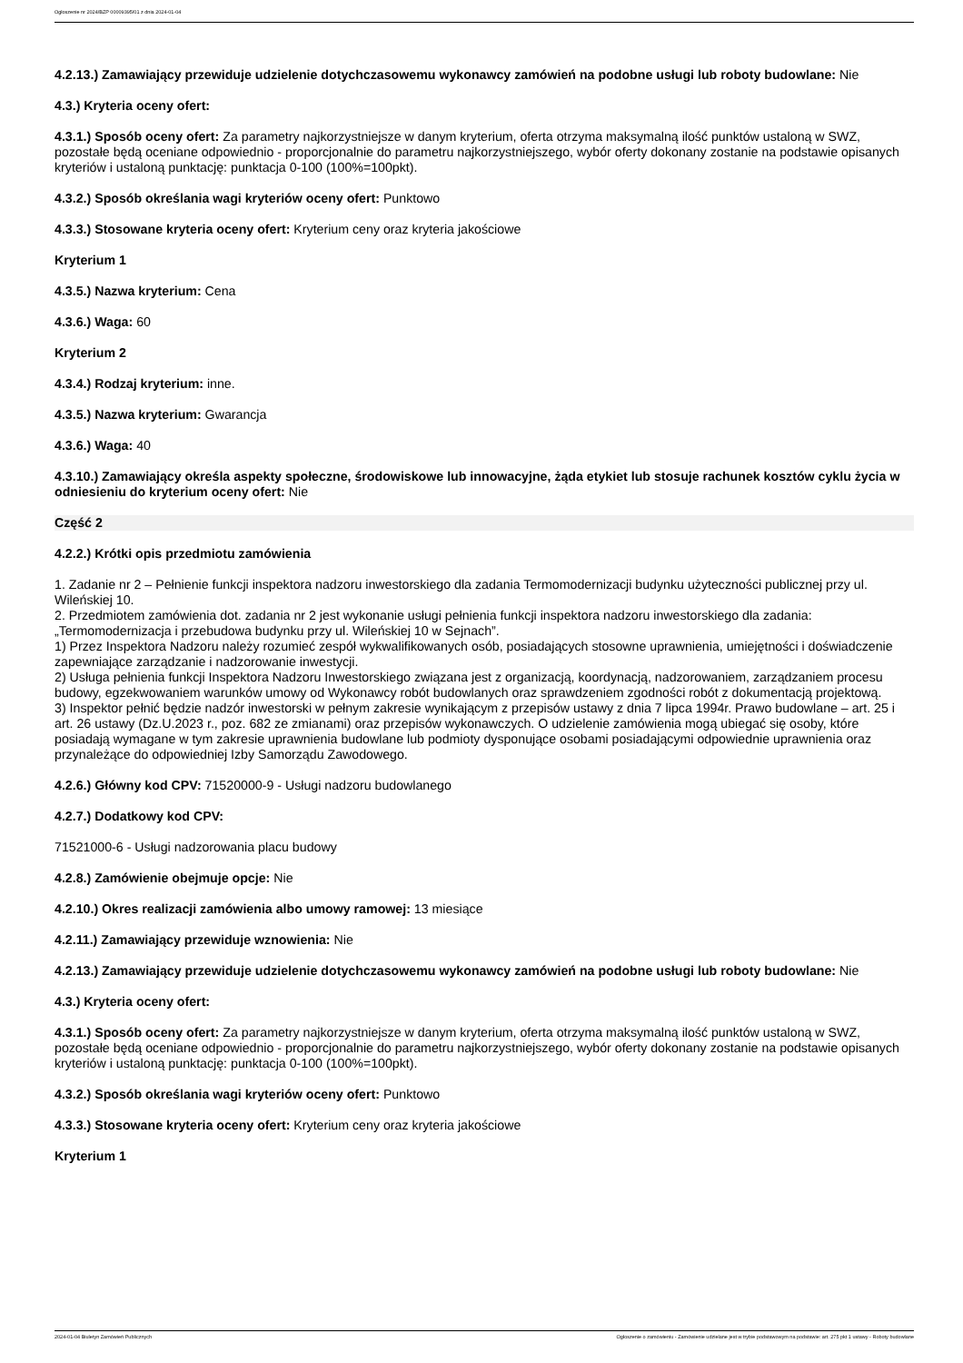Ogłoszenie nr 2024/BZP 00009395/01 z dnia 2024-01-04
4.2.13.) Zamawiający przewiduje udzielenie dotychczasowemu wykonawcy zamówień na podobne usługi lub roboty budowlane: Nie
4.3.) Kryteria oceny ofert:
4.3.1.) Sposób oceny ofert: Za parametry najkorzystniejsze w danym kryterium, oferta otrzyma maksymalną ilość punktów ustaloną w SWZ, pozostałe będą oceniane odpowiednio - proporcjonalnie do parametru najkorzystniejszego, wybór oferty dokonany zostanie na podstawie opisanych kryteriów i ustaloną punktację: punktacja 0-100 (100%=100pkt).
4.3.2.) Sposób określania wagi kryteriów oceny ofert: Punktowo
4.3.3.) Stosowane kryteria oceny ofert: Kryterium ceny oraz kryteria jakościowe
Kryterium 1
4.3.5.) Nazwa kryterium: Cena
4.3.6.) Waga: 60
Kryterium 2
4.3.4.) Rodzaj kryterium: inne.
4.3.5.) Nazwa kryterium: Gwarancja
4.3.6.) Waga: 40
4.3.10.) Zamawiający określa aspekty społeczne, środowiskowe lub innowacyjne, żąda etykiet lub stosuje rachunek kosztów cyklu życia w odniesieniu do kryterium oceny ofert: Nie
Część 2
4.2.2.) Krótki opis przedmiotu zamówienia
1. Zadanie nr 2 – Pełnienie funkcji inspektora nadzoru inwestorskiego dla zadania Termomodernizacji budynku użyteczności publicznej przy ul. Wileńskiej 10.
2. Przedmiotem zamówienia dot. zadania nr 2 jest wykonanie usługi pełnienia funkcji inspektora nadzoru inwestorskiego dla zadania: „Termomodernizacja i przebudowa budynku przy ul. Wileńskiej 10 w Sejnach”.
1) Przez Inspektora Nadzoru należy rozumieć zespół wykwalifikowanych osób, posiadających stosowne uprawnienia, umiejętności i doświadczenie zapewniające zarządzanie i nadzorowanie inwestycji.
2) Usługa pełnienia funkcji Inspektora Nadzoru Inwestorskiego związana jest z organizacją, koordynacją, nadzorowaniem, zarządzaniem procesu budowy, egzekwowaniem warunków umowy od Wykonawcy robót budowlanych oraz sprawdzeniem zgodności robót z dokumentacją projektową.
3) Inspektor pełnić będzie nadzór inwestorski w pełnym zakresie wynikającym z przepisów ustawy z dnia 7 lipca 1994r. Prawo budowlane – art. 25 i art. 26 ustawy (Dz.U.2023 r., poz. 682 ze zmianami) oraz przepisów wykonawczych. O udzielenie zamówienia mogą ubiegać się osoby, które posiadają wymagane w tym zakresie uprawnienia budowlane lub podmioty dysponujące osobami posiadającymi odpowiednie uprawnienia oraz przynależące do odpowiedniej Izby Samorządu Zawodowego.
4.2.6.) Główny kod CPV: 71520000-9 - Usługi nadzoru budowlanego
4.2.7.) Dodatkowy kod CPV:
71521000-6 - Usługi nadzorowania placu budowy
4.2.8.) Zamówienie obejmuje opcje: Nie
4.2.10.) Okres realizacji zamówienia albo umowy ramowej: 13 miesiące
4.2.11.) Zamawiający przewiduje wznowienia: Nie
4.2.13.) Zamawiający przewiduje udzielenie dotychczasowemu wykonawcy zamówień na podobne usługi lub roboty budowlane: Nie
4.3.) Kryteria oceny ofert:
4.3.1.) Sposób oceny ofert: Za parametry najkorzystniejsze w danym kryterium, oferta otrzyma maksymalną ilość punktów ustaloną w SWZ, pozostałe będą oceniane odpowiednio - proporcjonalnie do parametru najkorzystniejszego, wybór oferty dokonany zostanie na podstawie opisanych kryteriów i ustaloną punktację: punktacja 0-100 (100%=100pkt).
4.3.2.) Sposób określania wagi kryteriów oceny ofert: Punktowo
4.3.3.) Stosowane kryteria oceny ofert: Kryterium ceny oraz kryteria jakościowe
Kryterium 1
2024-01-04 Biuletyn Zamówień Publicznych Ogłoszenie o zamówieniu - Zamówienie udzielane jest w trybie podstawowym na podstawie: art. 275 pkt 1 ustawy - Roboty budowlane